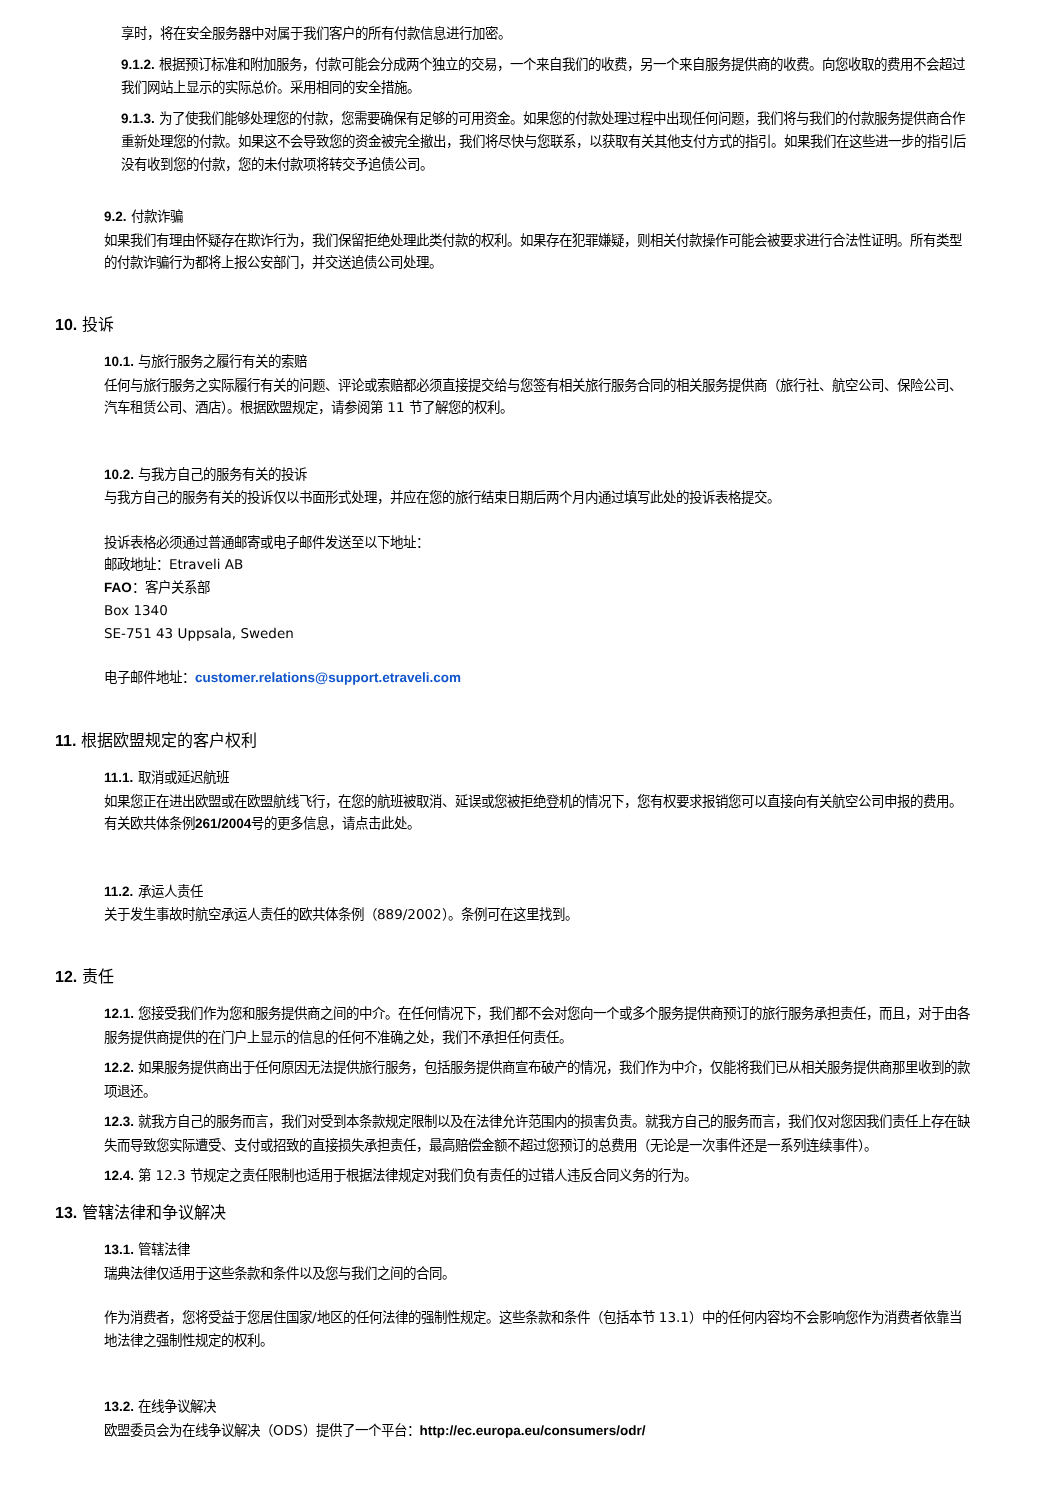享时，将在安全服务器中对属于我们客户的所有付款信息进行加密。
9.1.2. 根据预订标准和附加服务，付款可能会分成两个独立的交易，一个来自我们的收费，另一个来自服务提供商的收费。向您收取的费用不会超过我们网站上显示的实际总价。采用相同的安全措施。
9.1.3. 为了使我们能够处理您的付款，您需要确保有足够的可用资金。如果您的付款处理过程中出现任何问题，我们将与我们的付款服务提供商合作重新处理您的付款。如果这不会导致您的资金被完全撤出，我们将尽快与您联系，以获取有关其他支付方式的指引。如果我们在这些进一步的指引后没有收到您的付款，您的未付款项将转交予追债公司。
9.2. 付款诈骗
如果我们有理由怀疑存在欺诈行为，我们保留拒绝处理此类付款的权利。如果存在犯罪嫌疑，则相关付款操作可能会被要求进行合法性证明。所有类型的付款诈骗行为都将上报公安部门，并交送追债公司处理。
10. 投诉
10.1. 与旅行服务之履行有关的索赔
任何与旅行服务之实际履行有关的问题、评论或索赔都必须直接提交给与您签有相关旅行服务合同的相关服务提供商（旅行社、航空公司、保险公司、汽车租赁公司、酒店）。根据欧盟规定，请参阅第 11 节了解您的权利。
10.2. 与我方自己的服务有关的投诉
与我方自己的服务有关的投诉仅以书面形式处理，并应在您的旅行结束日期后两个月内通过填写此处的投诉表格提交。
投诉表格必须通过普通邮寄或电子邮件发送至以下地址：
邮政地址：Etraveli AB
FAO：客户关系部
Box 1340
SE-751 43 Uppsala, Sweden
电子邮件地址：customer.relations@support.etraveli.com
11. 根据欧盟规定的客户权利
11.1. 取消或延迟航班
如果您正在进出欧盟或在欧盟航线飞行，在您的航班被取消、延误或您被拒绝登机的情况下，您有权要求报销您可以直接向有关航空公司申报的费用。有关欧共体条例261/2004号的更多信息，请点击此处。
11.2. 承运人责任
关于发生事故时航空承运人责任的欧共体条例（889/2002）。条例可在这里找到。
12. 责任
12.1. 您接受我们作为您和服务提供商之间的中介。在任何情况下，我们都不会对您向一个或多个服务提供商预订的旅行服务承担责任，而且，对于由各服务提供商提供的在门户上显示的信息的任何不准确之处，我们不承担任何责任。
12.2. 如果服务提供商出于任何原因无法提供旅行服务，包括服务提供商宣布破产的情况，我们作为中介，仅能将我们已从相关服务提供商那里收到的款项退还。
12.3. 就我方自己的服务而言，我们对受到本条款规定限制以及在法律允许范围内的损害负责。就我方自己的服务而言，我们仅对您因我们责任上存在缺失而导致您实际遭受、支付或招致的直接损失承担责任，最高赔偿金额不超过您预订的总费用（无论是一次事件还是一系列连续事件）。
12.4. 第 12.3 节规定之责任限制也适用于根据法律规定对我们负有责任的过错人违反合同义务的行为。
13. 管辖法律和争议解决
13.1. 管辖法律
瑞典法律仅适用于这些条款和条件以及您与我们之间的合同。
作为消费者，您将受益于您居住国家/地区的任何法律的强制性规定。这些条款和条件（包括本节 13.1）中的任何内容均不会影响您作为消费者依靠当地法律之强制性规定的权利。
13.2. 在线争议解决
欧盟委员会为在线争议解决（ODS）提供了一个平台：http://ec.europa.eu/consumers/odr/